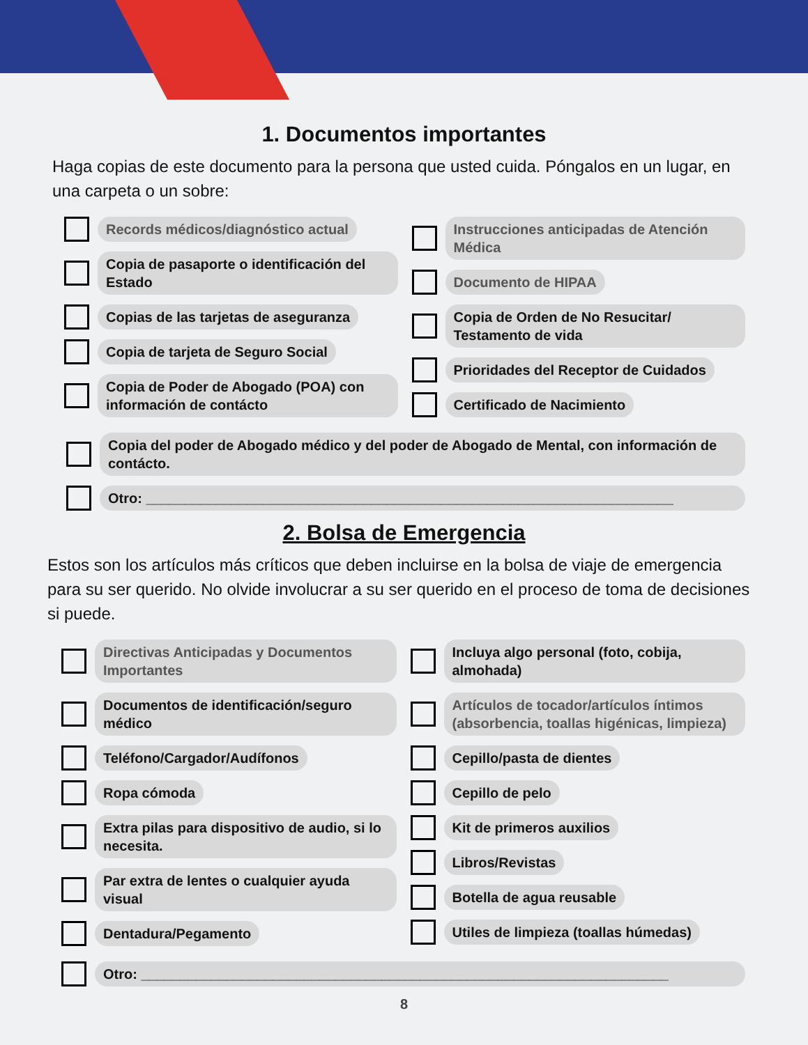1. Documentos importantes
Haga copias de este documento para la persona que usted cuida. Póngalos en un lugar, en una carpeta o un sobre:
Records médicos/diagnóstico actual
Copia de pasaporte o identificación del Estado
Copias de las tarjetas de aseguranza
Copia de tarjeta de Seguro Social
Copia de Poder de Abogado (POA) con información de contácto
Instrucciones anticipadas de Atención Médica
Documento de HIPAA
Copia de Orden de No Resucitar/ Testamento de vida
Prioridades del Receptor de Cuidados
Certificado de Nacimiento
Copia del poder de Abogado médico y del poder de Abogado de Mental, con información de contácto.
Otro: ____________________________________________________________________
2. Bolsa de Emergencia
Estos son los artículos más críticos que deben incluirse en la bolsa de viaje de emergencia para su ser querido. No olvide involucrar a su ser querido en el proceso de toma de decisiones si puede.
Directivas Anticipadas y Documentos Importantes
Documentos de identificación/seguro médico
Teléfono/Cargador/Audífonos
Ropa cómoda
Extra pilas para dispositivo de audio, si lo necesita.
Par extra de lentes o cualquier ayuda visual
Dentadura/Pegamento
Incluya algo personal (foto, cobija, almohada)
Artículos de tocador/artículos íntimos (absorbencia, toallas higénicas, limpieza)
Cepillo/pasta de dientes
Cepillo de pelo
Kit de primeros auxilios
Libros/Revistas
Botella de agua reusable
Utiles de limpieza (toallas húmedas)
Otro: ____________________________________________________________________
8